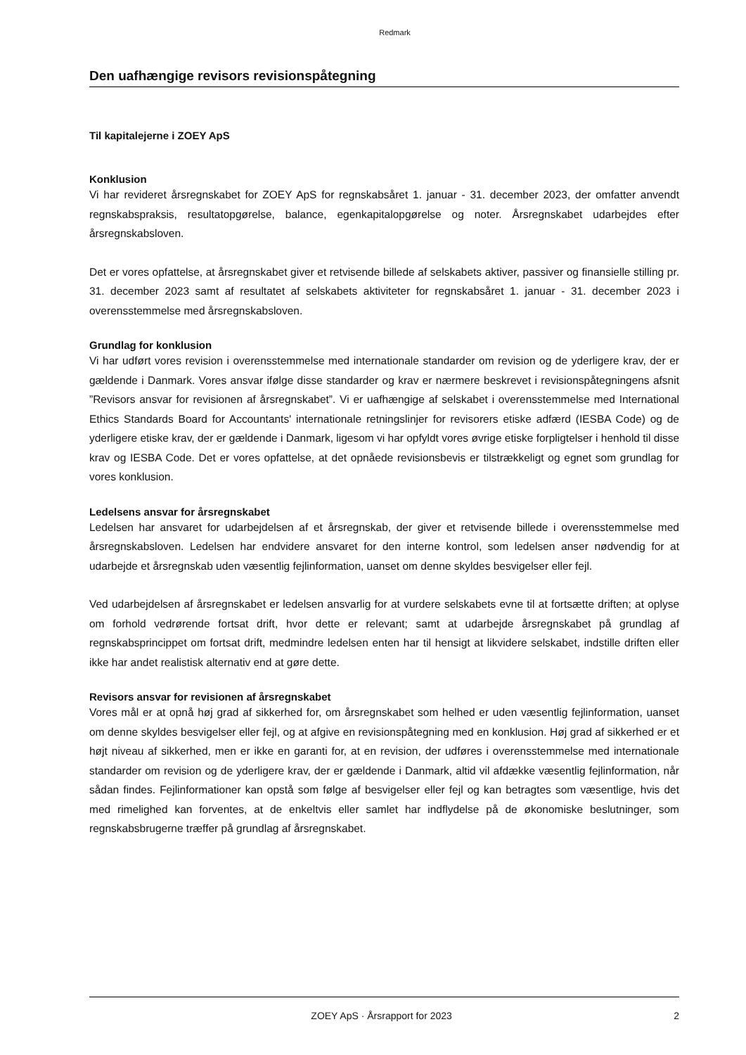Redmark
Den uafhængige revisors revisionspåtegning
Til kapitalejerne i ZOEY ApS
Konklusion
Vi har revideret årsregnskabet for ZOEY ApS for regnskabsåret 1. januar - 31. december 2023, der omfatter anvendt regnskabspraksis, resultatopgørelse, balance, egenkapitalopgørelse og noter. Årsregnskabet udarbejdes efter årsregnskabsloven.
Det er vores opfattelse, at årsregnskabet giver et retvisende billede af selskabets aktiver, passiver og finansielle stilling pr. 31. december 2023 samt af resultatet af selskabets aktiviteter for regnskabsåret 1. januar - 31. december 2023 i overensstemmelse med årsregnskabsloven.
Grundlag for konklusion
Vi har udført vores revision i overensstemmelse med internationale standarder om revision og de yderligere krav, der er gældende i Danmark. Vores ansvar ifølge disse standarder og krav er nærmere beskrevet i revisionspåtegningens afsnit ”Revisors ansvar for revisionen af årsregnskabet”. Vi er uafhængige af selskabet i overensstemmelse med International Ethics Standards Board for Accountants' internationale retningslinjer for revisorers etiske adfærd (IESBA Code) og de yderligere etiske krav, der er gældende i Danmark, ligesom vi har opfyldt vores øvrige etiske forpligtelser i henhold til disse krav og IESBA Code. Det er vores opfattelse, at det opnåede revisionsbevis er tilstrækkeligt og egnet som grundlag for vores konklusion.
Ledelsens ansvar for årsregnskabet
Ledelsen har ansvaret for udarbejdelsen af et årsregnskab, der giver et retvisende billede i overensstemmelse med årsregnskabsloven. Ledelsen har endvidere ansvaret for den interne kontrol, som ledelsen anser nødvendig for at udarbejde et årsregnskab uden væsentlig fejlinformation, uanset om denne skyldes besvigelser eller fejl.
Ved udarbejdelsen af årsregnskabet er ledelsen ansvarlig for at vurdere selskabets evne til at fortsætte driften; at oplyse om forhold vedrørende fortsat drift, hvor dette er relevant; samt at udarbejde årsregnskabet på grundlag af regnskabsprincippet om fortsat drift, medmindre ledelsen enten har til hensigt at likvidere selskabet, indstille driften eller ikke har andet realistisk alternativ end at gøre dette.
Revisors ansvar for revisionen af årsregnskabet
Vores mål er at opnå høj grad af sikkerhed for, om årsregnskabet som helhed er uden væsentlig fejlinformation, uanset om denne skyldes besvigelser eller fejl, og at afgive en revisionspåtegning med en konklusion. Høj grad af sikkerhed er et højt niveau af sikkerhed, men er ikke en garanti for, at en revision, der udføres i overensstemmelse med internationale standarder om revision og de yderligere krav, der er gældende i Danmark, altid vil afdække væsentlig fejlinformation, når sådan findes. Fejlinformationer kan opstå som følge af besvigelser eller fejl og kan betragtes som væsentlige, hvis det med rimelighed kan forventes, at de enkeltvis eller samlet har indflydelse på de økonomiske beslutninger, som regnskabsbrugerne træffer på grundlag af årsregnskabet.
ZOEY ApS · Årsrapport for 2023 2